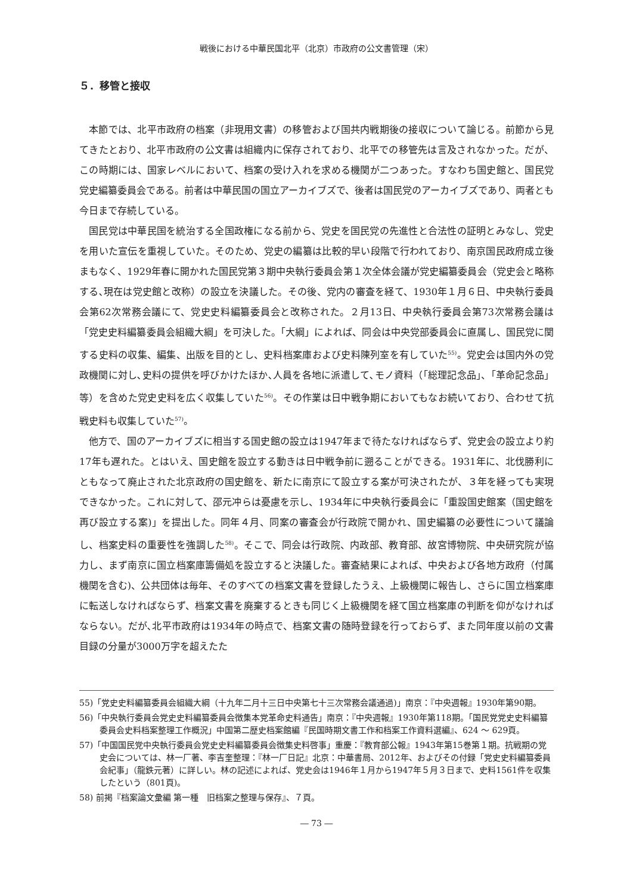戦後における中華民国北平（北京）市政府の公文書管理（宋）
５．移管と接収
本節では、北平市政府の档案（非現用文書）の移管および国共内戦期後の接収について論じる。前節から見てきたとおり、北平市政府の公文書は組織内に保存されており、北平での移管先は言及されなかった。だが、この時期には、国家レベルにおいて、档案の受け入れを求める機関が二つあった。すなわち国史館と、国民党党史編纂委員会である。前者は中華民国の国立アーカイブズで、後者は国民党のアーカイブズであり、両者とも今日まで存続している。
国民党は中華民国を統治する全国政権になる前から、党史を国民党の先進性と合法性の証明とみなし、党史を用いた宣伝を重視していた。そのため、党史の編纂は比較的早い段階で行われており、南京国民政府成立後まもなく、1929年春に開かれた国民党第３期中央執行委員会第１次全体会議が党史編纂委員会（党史会と略称する､現在は党史館と改称）の設立を決議した。その後、党内の審査を経て、1930年１月６日、中央執行委員会第62次常務会議にて、党史史料編纂委員会と改称された。２月13日、中央執行委員会第73次常務会議は「党史史料編纂委員会組織大綱」を可決した。「大綱」によれば、同会は中央党部委員会に直属し、国民党に関する史料の収集、編集、出版を目的とし、史料档案庫および史料陳列室を有していた<sup>55)</sup>。党史会は国内外の党政機関に対し､史料の提供を呼びかけたほか､人員を各地に派遣して､モノ資料（「総理記念品」、「革命記念品」等）を含めた党史史料を広く収集していた<sup>56)</sup>。その作業は日中戦争期においてもなお続いており、合わせて抗戦史料も収集していた<sup>57)</sup>。
他方で、国のアーカイブズに相当する国史館の設立は1947年まで待たなければならず、党史会の設立より約17年も遅れた。とはいえ、国史館を設立する動きは日中戦争前に遡ることができる。1931年に、北伐勝利にともなって廃止された北京政府の国史館を、新たに南京にて設立する案が可決されたが、３年を経っても実現できなかった。これに対して、邵元冲らは憂慮を示し、1934年に中央執行委員会に「重設国史館案（国史館を再び設立する案)」を提出した。同年４月、同案の審査会が行政院で開かれ、国史編纂の必要性について議論し、档案史料の重要性を強調した<sup>58)</sup>。そこで、同会は行政院、内政部、教育部、故宮博物院、中央研究院が協力し、まず南京に国立档案庫籌備処を設立すると決議した。審査結果によれば、中央および各地方政府（付属機関を含む)、公共団体は毎年、そのすべての档案文書を登録したうえ、上級機関に報告し、さらに国立档案庫に転送しなければならず、档案文書を廃棄するときも同じく上級機関を経て国立档案庫の判断を仰がなければならない。だが､北平市政府は1934年の時点で、档案文書の随時登録を行っておらず、また同年度以前の文書目録の分量が3000万字を超えたた
55)「党史史料編纂委員会組織大綱（十九年二月十三日中央第七十三次常務会議通過)」南京：『中央週報』1930年第90期。
56)「中央執行委員会党史史料編纂委員会徴集本党革命史料通告」南京：『中央週報』1930年第118期。「国民党党史史料編纂委員会史料档案整理工作概況」中国第二歴史档案館編『民国時期文書工作和档案工作資料選編』、624 ～ 629頁。
57)「中国国民党中央執行委員会党史史料編纂委員会徴集史料啓事」重慶：『教育部公報』1943年第15巻第１期。抗戦期の党史会については、林一厂著、李吉奎整理：『林一厂日記』北京：中華書局、2012年、およびその付録「党史史料編纂委員会紀事」（龍鉄元著）に詳しい。林の記述によれば、党史会は1946年１月から1947年５月３日まで、史料1561件を収集したという（801頁)。
58) 前掲『档案論文彙編 第一種　旧档案之整理与保存』、７頁。
― 73 ―